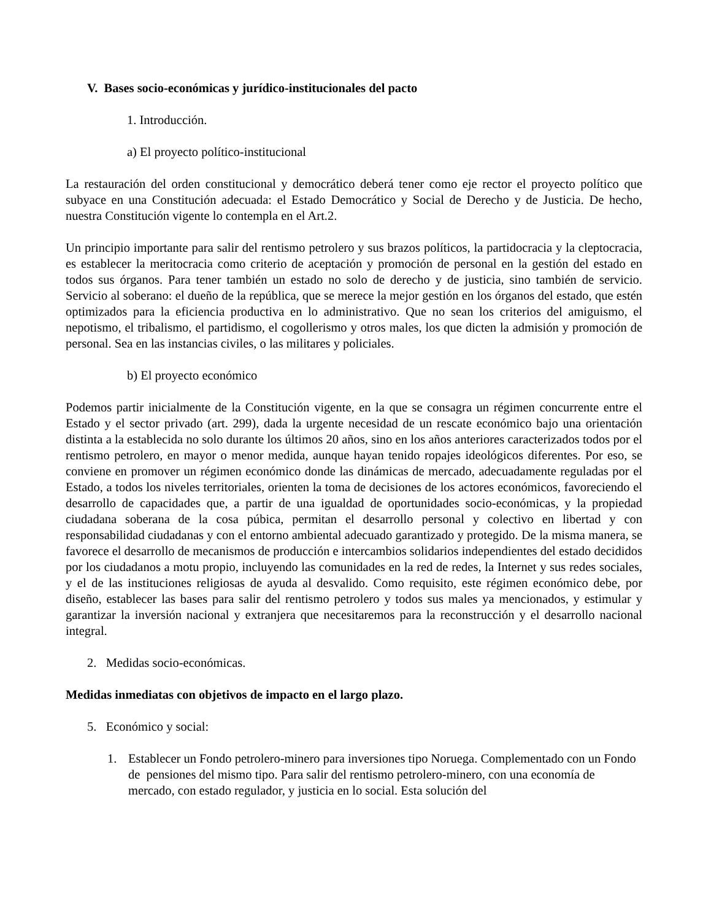V. Bases socio-económicas y jurídico-institucionales del pacto
1. Introducción.
a) El proyecto político-institucional
La restauración del orden constitucional y democrático deberá tener como eje rector el proyecto político que subyace en una Constitución adecuada: el Estado Democrático y Social de Derecho y de Justicia. De hecho, nuestra Constitución vigente lo contempla en el Art.2.
Un principio importante para salir del rentismo petrolero y sus brazos políticos, la partidocracia y la cleptocracia, es establecer la meritocracia como criterio de aceptación y promoción de personal en la gestión del estado en todos sus órganos. Para tener también un estado no solo de derecho y de justicia, sino también de servicio. Servicio al soberano: el dueño de la república, que se merece la mejor gestión en los órganos del estado, que estén optimizados para la eficiencia productiva en lo administrativo. Que no sean los criterios del amiguismo, el nepotismo, el tribalismo, el partidismo, el cogollerismo y otros males, los que dicten la admisión y promoción de personal. Sea en las instancias civiles, o las militares y policiales.
b) El proyecto económico
Podemos partir inicialmente de la Constitución vigente, en la que se consagra un régimen concurrente entre el Estado y el sector privado (art. 299), dada la urgente necesidad de un rescate económico bajo una orientación distinta a la establecida no solo durante los últimos 20 años, sino en los años anteriores caracterizados todos por el rentismo petrolero, en mayor o menor medida, aunque hayan tenido ropajes ideológicos diferentes. Por eso, se conviene en promover un régimen económico donde las dinámicas de mercado, adecuadamente reguladas por el Estado, a todos los niveles territoriales, orienten la toma de decisiones de los actores económicos, favoreciendo el desarrollo de capacidades que, a partir de una igualdad de oportunidades socio-económicas, y la propiedad ciudadana soberana de la cosa púbica, permitan el desarrollo personal y colectivo en libertad y con responsabilidad ciudadanas y con el entorno ambiental adecuado garantizado y protegido. De la misma manera, se favorece el desarrollo de mecanismos de producción e intercambios solidarios independientes del estado decididos por los ciudadanos a motu propio, incluyendo las comunidades en la red de redes, la Internet y sus redes sociales, y el de las instituciones religiosas de ayuda al desvalido. Como requisito, este régimen económico debe, por diseño, establecer las bases para salir del rentismo petrolero y todos sus males ya mencionados, y estimular y garantizar la inversión nacional y extranjera que necesitaremos para la reconstrucción y el desarrollo nacional integral.
2. Medidas socio-económicas.
Medidas inmediatas con objetivos de impacto en el largo plazo.
5. Económico y social:
1. Establecer un Fondo petrolero-minero para inversiones tipo Noruega. Complementado con un Fondo de pensiones del mismo tipo. Para salir del rentismo petrolero-minero, con una economía de mercado, con estado regulador, y justicia en lo social. Esta solución del